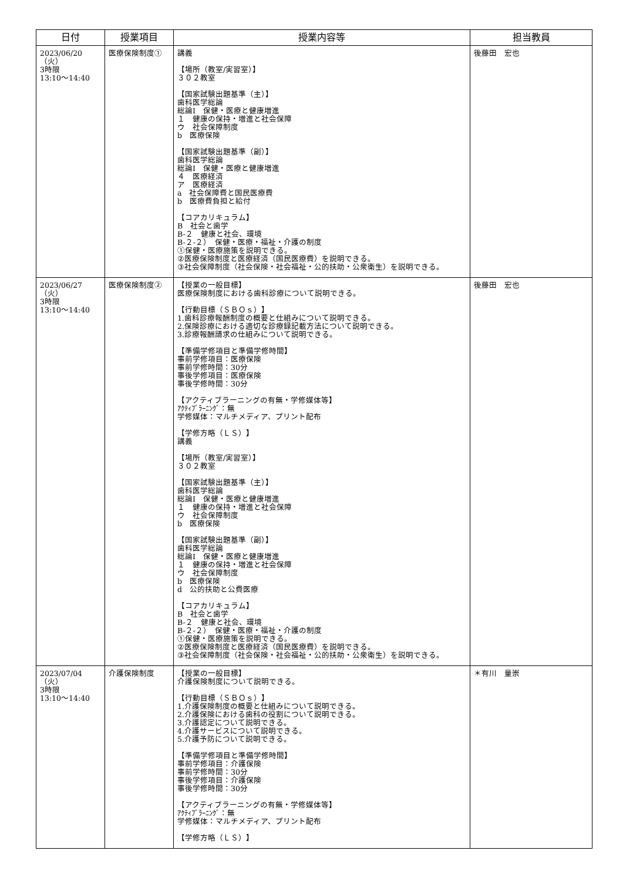| 日付 | 授業項目 | 授業内容等 | 担当教員 |
| --- | --- | --- | --- |
| 2023/06/20（火） 3時限 13:10～14:40 | 医療保険制度① | 講義 【場所（教室/実習室）】 ３０２教室 【国家試験出題基準（主）】 歯科医学総論 総論Ⅰ 保健・医療と健康増進 １ 健康の保持・増進と社会保障 ウ 社会保障制度 b 医療保険 【国家試験出題基準（副）】 歯科医学総論 総論Ⅰ 保健・医療と健康増進 ４ 医療経済 ア 医療経済 a 社会保障費と国民医療費 b 医療費負担と給付 【コアカリキュラム】 B 社会と歯学 B-２ 健康と社会、環境 B-２-２） 保健・医療・福祉・介護の制度 ①保健・医療施策を説明できる。 ②医療保険制度と医療経済（国民医療費）を説明できる。 ③社会保障制度（社会保険・社会福祉・公的扶助・公衆衛生）を説明できる。 | 後藤田 宏也 |
| 2023/06/27（火） 3時限 13:10～14:40 | 医療保険制度② | 【授業の一般目標】 医療保険制度における歯科診療について説明できる。 【行動目標（ＳＢＯｓ）】 1.歯科診療報酬制度の概要と仕組みについて説明できる。 2.保険診療における適切な診療録記載方法について説明できる。 3.診療報酬請求の仕組みについて説明できる。 【準備学修項目と準備学修時間】 事前学修項目：医療保険 事前学修時間：30分 事後学修項目：医療保険 事後学修時間：30分 【アクティブラーニングの有無・学修媒体等】 ｱｸﾃｨﾌﾞﾗｰﾆﾝｸﾞ：無 学修媒体：マルチメディア、プリント配布 【学修方略（ＬＳ）】 講義 【場所（教室/実習室）】 ３０２教室 【国家試験出題基準（主）】 歯科医学総論 総論Ⅰ 保健・医療と健康増進 １ 健康の保持・増進と社会保障 ウ 社会保障制度 b 医療保険 【国家試験出題基準（副）】 歯科医学総論 総論Ⅰ 保健・医療と健康増進 １ 健康の保持・増進と社会保障 ウ 社会保障制度 b 医療保険 d 公的扶助と公費医療 【コアカリキュラム】 B 社会と歯学 B-２ 健康と社会、環境 B-２-２） 保健・医療・福祉・介護の制度 ①保健・医療施策を説明できる。 ②医療保険制度と医療経済（国民医療費）を説明できる。 ③社会保障制度（社会保険・社会福祉・公的扶助・公衆衛生）を説明できる。 | 後藤田 宏也 |
| 2023/07/04（火） 3時限 13:10～14:40 | 介護保険制度 | 【授業の一般目標】 介護保険制度について説明できる。 【行動目標（ＳＢＯｓ）】 1.介護保険制度の概要と仕組みについて説明できる。 2.介護保険における歯科の役割について説明できる。 3.介護認定について説明できる。 4.介護サービスについて説明できる。 5.介護予防について説明できる。 【準備学修項目と準備学修時間】 事前学修項目：介護保険 事前学修時間：30分 事後学修項目：介護保険 事後学修時間：30分 【アクティブラーニングの有無・学修媒体等】 ｱｸﾃｨﾌﾞﾗｰﾆﾝｸﾞ：無 学修媒体：マルチメディア、プリント配布 【学修方略（ＬＳ）】 | ＊有川 量崇 |